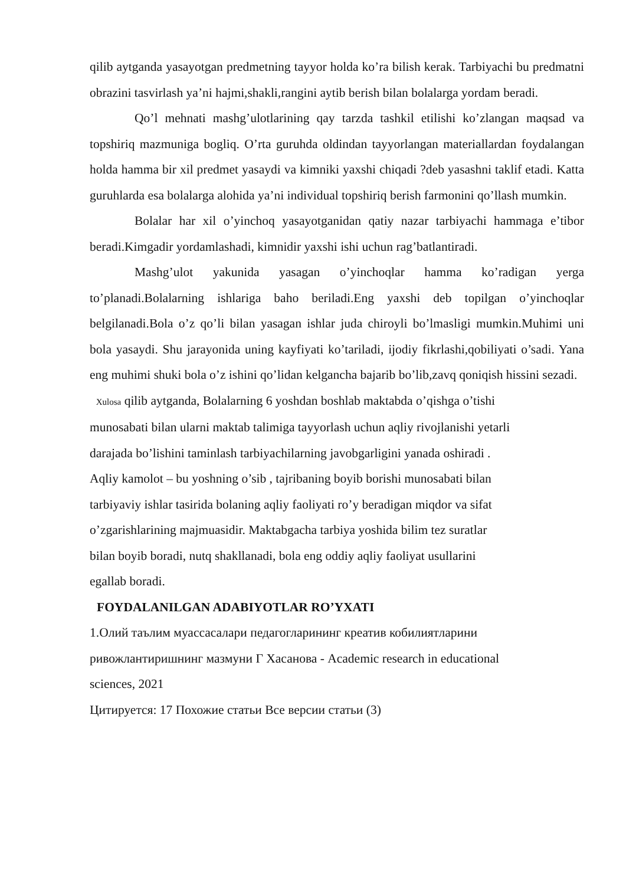qilib aytganda yasayotgan predmetning tayyor holda ko’ra bilish kerak. Tarbiyachi bu predmatni obrazini tasvirlash ya’ni hajmi,shakli,rangini aytib berish bilan bolalarga yordam beradi.
Qo’l mehnati mashg’ulotlarining qay tarzda tashkil etilishi ko’zlangan maqsad va topshiriq mazmuniga bogliq. O’rta guruhda oldindan tayyorlangan materiallardan foydalangan holda hamma bir xil predmet yasaydi va kimniki yaxshi chiqadi ?deb yasashni taklif etadi. Katta guruhlarda esa bolalarga alohida ya’ni individual topshiriq berish farmonini qo’llash mumkin.
Bolalar har xil o’yinchoq yasayotganidan qatiy nazar tarbiyachi hammaga e’tibor beradi.Kimgadir yordamlashadi, kimnidir yaxshi ishi uchun rag’batlantiradi.
Mashg’ulot yakunida yasagan o’yinchoqlar hamma ko’radigan yerga to’planadi.Bolalarning ishlariga baho beriladi.Eng yaxshi deb topilgan o’yinchoqlar belgilanadi.Bola o’z qo’li bilan yasagan ishlar juda chiroyli bo’lmasligi mumkin.Muhimi uni bola yasaydi. Shu jarayonida uning kayfiyati ko’tariladi, ijodiy fikrlashi,qobiliyati o’sadi. Yana eng muhimi shuki bola o’z ishini qo’lidan kelgancha bajarib bo’lib,zavq qoniqish hissini sezadi.
Xulosa qilib aytganda, Bolalarning 6 yoshdan boshlab maktabda o’qishga o’tishi
munosabati bilan ularni maktab talimiga tayyorlash uchun aqliy rivojlanishi yetarli
darajada bo’lishini taminlash tarbiyachilarning javobgarligini yanada oshiradi .
Aqliy kamolot – bu yoshning o’sib , tajribaning boyib borishi munosabati bilan
tarbiyaviy ishlar tasirida bolaning aqliy faoliyati ro’y beradigan miqdor va sifat
o’zgarishlarining majmuasidir. Maktabgacha tarbiya yoshida bilim tez suratlar
bilan boyib boradi, nutq shakllanadi, bola eng oddiy aqliy faoliyat usullarini
egallab boradi.
FOYDALANILGAN ADABIYOTLAR RO’YXATI
1.Олий таълим муассасалари педагогларининг креатив кобилиятларини
ривожлантиришнинг мазмуни Г Хасанова - Academic research in educational
sciences, 2021
Цитируется: 17 Похожие статьи Все версии статьи (3)